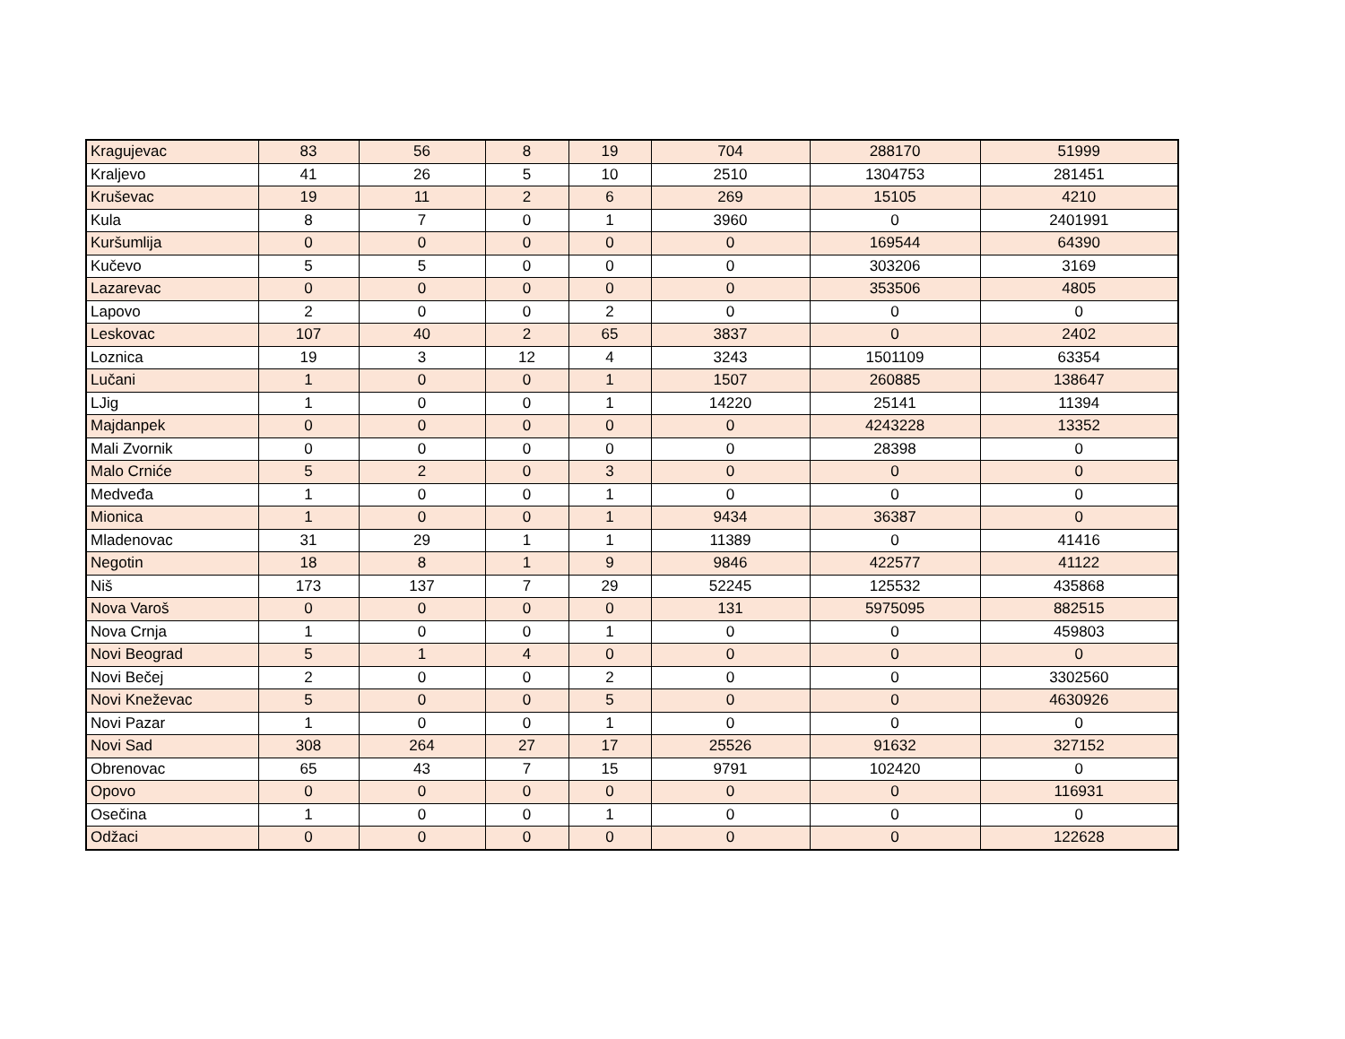| Kragujevac | 83 | 56 | 8 | 19 | 704 | 288170 | 51999 |
| Kraljevo | 41 | 26 | 5 | 10 | 2510 | 1304753 | 281451 |
| Kruševac | 19 | 11 | 2 | 6 | 269 | 15105 | 4210 |
| Kula | 8 | 7 | 0 | 1 | 3960 | 0 | 2401991 |
| Kuršumlija | 0 | 0 | 0 | 0 | 0 | 169544 | 64390 |
| Kučevo | 5 | 5 | 0 | 0 | 0 | 303206 | 3169 |
| Lazarevac | 0 | 0 | 0 | 0 | 0 | 353506 | 4805 |
| Lapovo | 2 | 0 | 0 | 2 | 0 | 0 | 0 |
| Leskovac | 107 | 40 | 2 | 65 | 3837 | 0 | 2402 |
| Loznica | 19 | 3 | 12 | 4 | 3243 | 1501109 | 63354 |
| Lučani | 1 | 0 | 0 | 1 | 1507 | 260885 | 138647 |
| LJig | 1 | 0 | 0 | 1 | 14220 | 25141 | 11394 |
| Majdanpek | 0 | 0 | 0 | 0 | 0 | 4243228 | 13352 |
| Mali Zvornik | 0 | 0 | 0 | 0 | 0 | 28398 | 0 |
| Malo Crniće | 5 | 2 | 0 | 3 | 0 | 0 | 0 |
| Medveđa | 1 | 0 | 0 | 1 | 0 | 0 | 0 |
| Mionica | 1 | 0 | 0 | 1 | 9434 | 36387 | 0 |
| Mladenovac | 31 | 29 | 1 | 1 | 11389 | 0 | 41416 |
| Negotin | 18 | 8 | 1 | 9 | 9846 | 422577 | 41122 |
| Niš | 173 | 137 | 7 | 29 | 52245 | 125532 | 435868 |
| Nova Varoš | 0 | 0 | 0 | 0 | 131 | 5975095 | 882515 |
| Nova Crnja | 1 | 0 | 0 | 1 | 0 | 0 | 459803 |
| Novi Beograd | 5 | 1 | 4 | 0 | 0 | 0 | 0 |
| Novi Bečej | 2 | 0 | 0 | 2 | 0 | 0 | 3302560 |
| Novi Kneževac | 5 | 0 | 0 | 5 | 0 | 0 | 4630926 |
| Novi Pazar | 1 | 0 | 0 | 1 | 0 | 0 | 0 |
| Novi Sad | 308 | 264 | 27 | 17 | 25526 | 91632 | 327152 |
| Obrenovac | 65 | 43 | 7 | 15 | 9791 | 102420 | 0 |
| Opovo | 0 | 0 | 0 | 0 | 0 | 0 | 116931 |
| Osečina | 1 | 0 | 0 | 1 | 0 | 0 | 0 |
| Odžaci | 0 | 0 | 0 | 0 | 0 | 0 | 122628 |